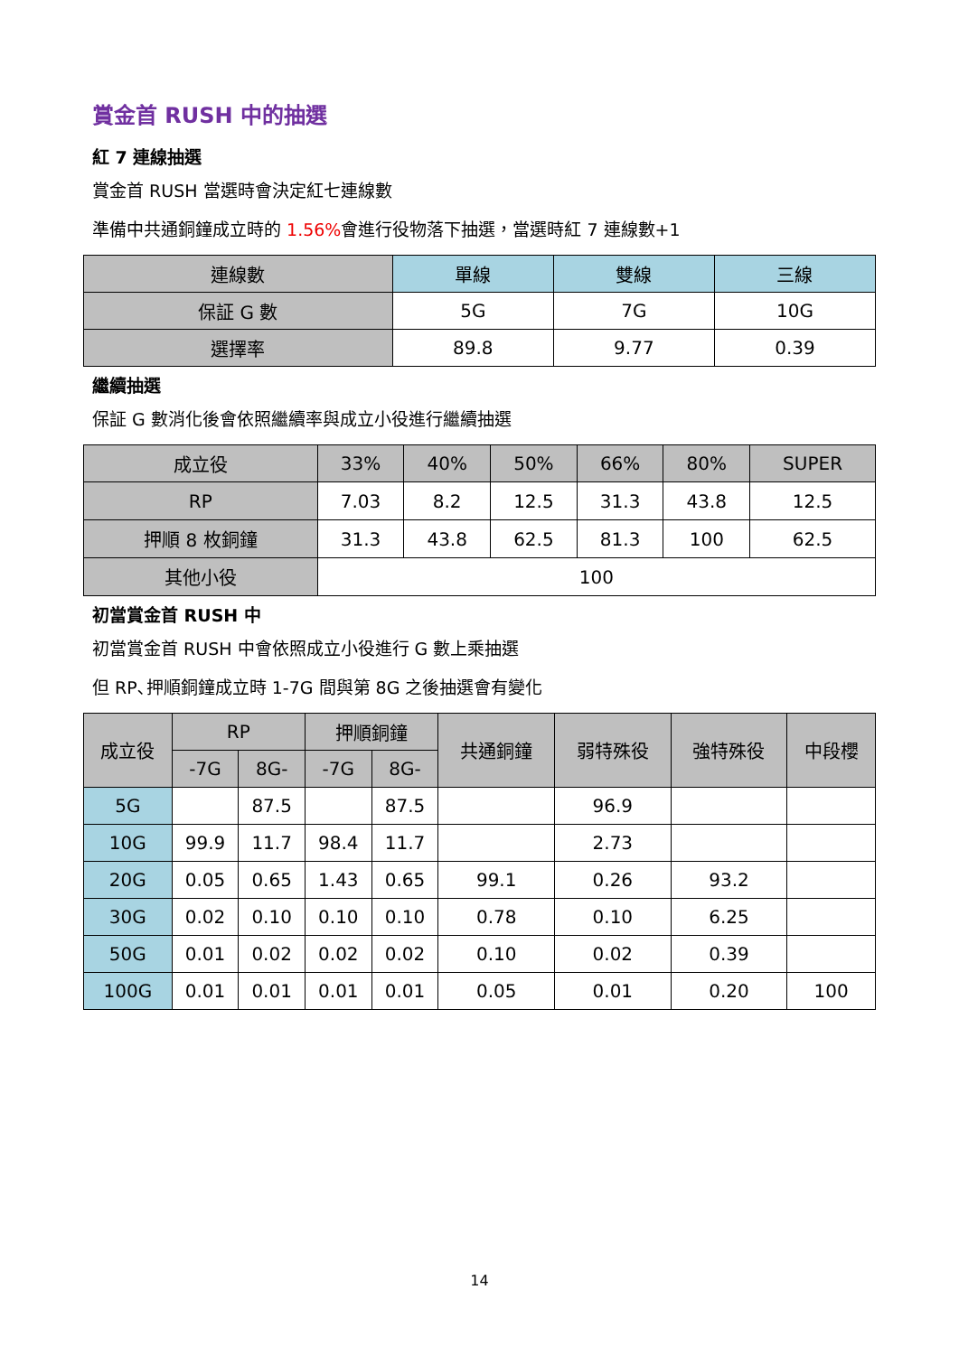賞金首 RUSH 中的抽選
紅 7 連線抽選
賞金首 RUSH 當選時會決定紅七連線數
準備中共通銅鐘成立時的 1.56% 會進行役物落下抽選，當選時紅 7 連線數+1
| 連線數 | 單線 | 雙線 | 三線 |
| --- | --- | --- | --- |
| 保証 G 數 | 5G | 7G | 10G |
| 選擇率 | 89.8 | 9.77 | 0.39 |
繼續抽選
保証 G 數消化後會依照繼續率與成立小役進行繼續抽選
| 成立役 | 33% | 40% | 50% | 66% | 80% | SUPER |
| --- | --- | --- | --- | --- | --- | --- |
| RP | 7.03 | 8.2 | 12.5 | 31.3 | 43.8 | 12.5 |
| 押順 8 枚銅鐘 | 31.3 | 43.8 | 62.5 | 81.3 | 100 | 62.5 |
| 其他小役 | 100 | | | | | |
初當賞金首 RUSH 中
初當賞金首 RUSH 中會依照成立小役進行 G 數上乘抽選
但 RP､押順銅鐘成立時 1-7G 間與第 8G 之後抽選會有變化
| 成立役 | RP | | 押順銅鐘 | | 共通銅鐘 | 弱特殊役 | 強特殊役 | 中段櫻 |
| --- | --- | --- | --- | --- | --- | --- | --- | --- |
| | -7G | 8G- | -7G | 8G- | | | | |
| 5G | | 87.5 | | 87.5 | | 96.9 | | |
| 10G | 99.9 | 11.7 | 98.4 | 11.7 | | 2.73 | | |
| 20G | 0.05 | 0.65 | 1.43 | 0.65 | 99.1 | 0.26 | 93.2 | |
| 30G | 0.02 | 0.10 | 0.10 | 0.10 | 0.78 | 0.10 | 6.25 | |
| 50G | 0.01 | 0.02 | 0.02 | 0.02 | 0.10 | 0.02 | 0.39 | |
| 100G | 0.01 | 0.01 | 0.01 | 0.01 | 0.05 | 0.01 | 0.20 | 100 |
14